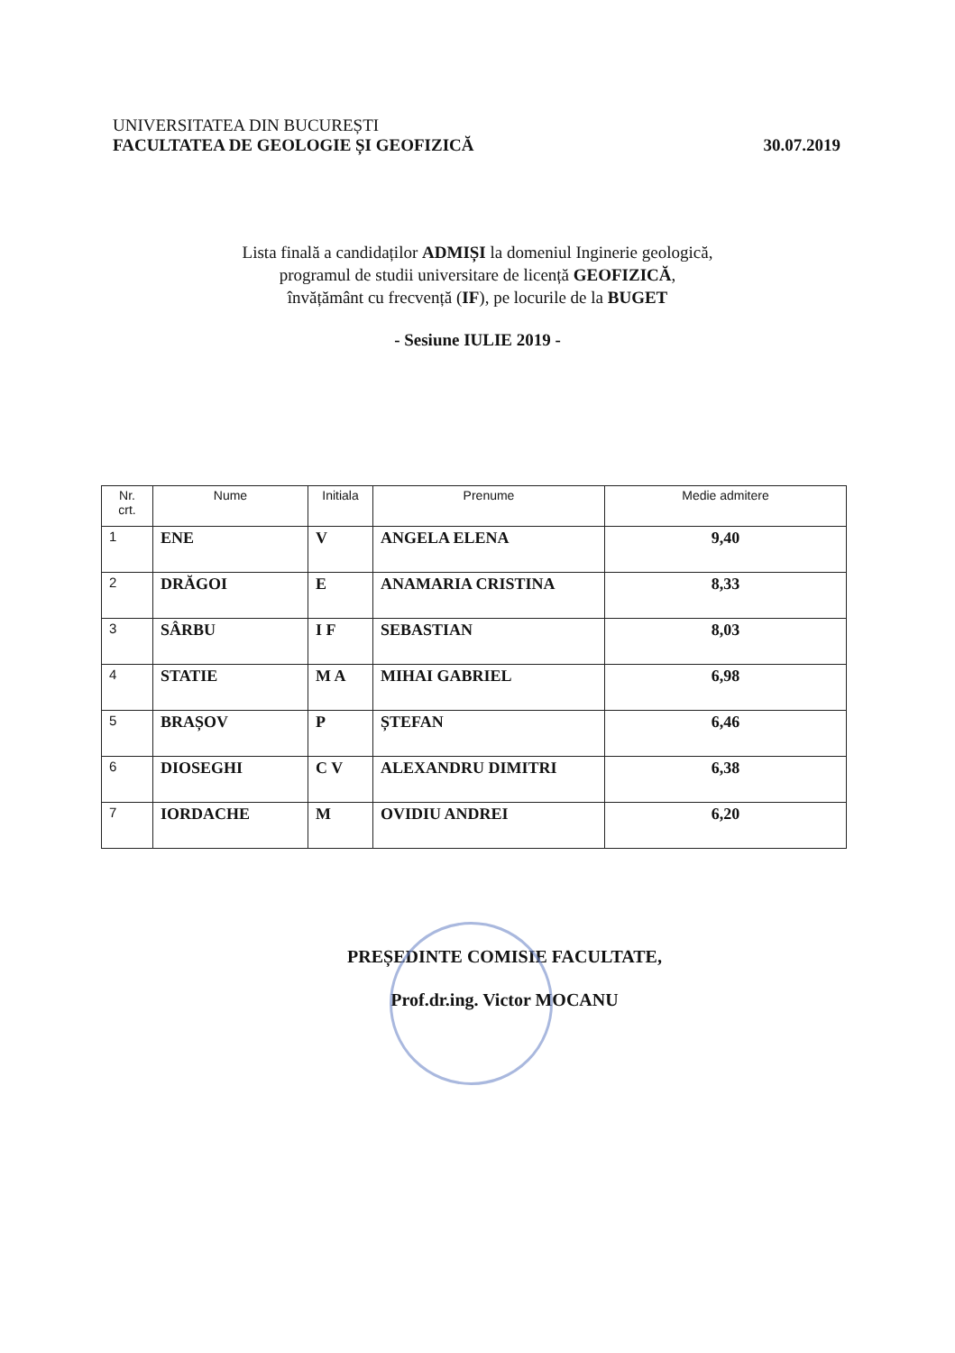UNIVERSITATEA DIN BUCUREȘTI
FACULTATEA DE GEOLOGIE ȘI GEOFIZICĂ
30.07.2019
Lista finală a candidaților ADMIȘI la domeniul Inginerie geologică,
programul de studii universitare de licență GEOFIZICĂ,
învățământ cu frecvență (IF), pe locurile de la BUGET
- Sesiune IULIE 2019 -
| Nr. crt. | Nume | Initiala | Prenume | Medie admitere |
| --- | --- | --- | --- | --- |
| 1 | ENE | V | ANGELA ELENA | 9,40 |
| 2 | DRĂGOI | E | ANAMARIA CRISTINA | 8,33 |
| 3 | SÂRBU | I F | SEBASTIAN | 8,03 |
| 4 | STATIE | M A | MIHAI GABRIEL | 6,98 |
| 5 | BRAȘOV | P | ȘTEFAN | 6,46 |
| 6 | DIOSEGHI | C V | ALEXANDRU DIMITRI | 6,38 |
| 7 | IORDACHE | M | OVIDIU ANDREI | 6,20 |
PREȘEDINTE COMISIE FACULTATE,
Prof.dr.ing. Victor MOCANU